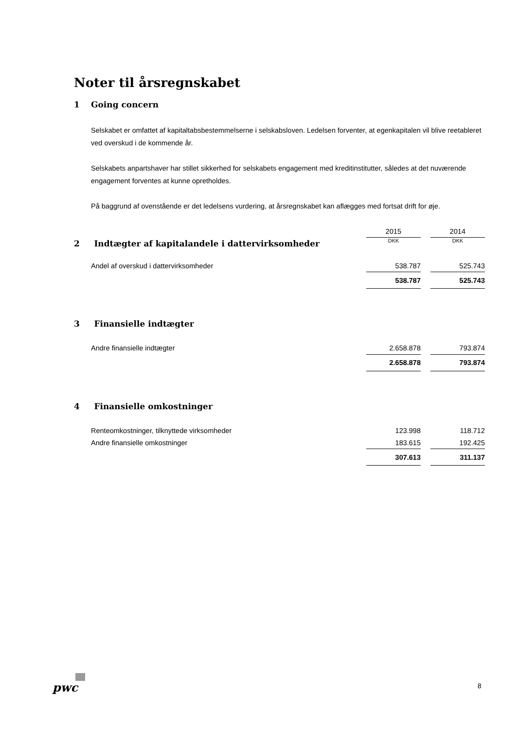Noter til årsregnskabet
1 Going concern
Selskabet er omfattet af kapitaltabsbestemmelserne i selskabsloven. Ledelsen forventer, at egenkapitalen vil blive reetableret ved overskud i de kommende år.
Selskabets anpartshaver har stillet sikkerhed for selskabets engagement med kreditinstitutter, således at det nuværende engagement forventes at kunne opretholdes.
På baggrund af ovenstående er det ledelsens vurdering, at årsregnskabet kan aflægges med fortsat drift for øje.
| | 2015 | | 2014 |
| 2 Indtægter af kapitalandele i dattervirksomheder | DKK | | DKK |
| Andel af overskud i dattervirksomheder | 538.787 | | 525.743 |
| | 538.787 | | 525.743 |
| 3 Finansielle indtægter | | | |
| Andre finansielle indtægter | 2.658.878 | | 793.874 |
| | 2.658.878 | | 793.874 |
| 4 Finansielle omkostninger | | | |
| Renteomkostninger, tilknyttede virksomheder | 123.998 | | 118.712 |
| Andre finansielle omkostninger | 183.615 | | 192.425 |
| | 307.613 | | 311.137 |
pwc 8